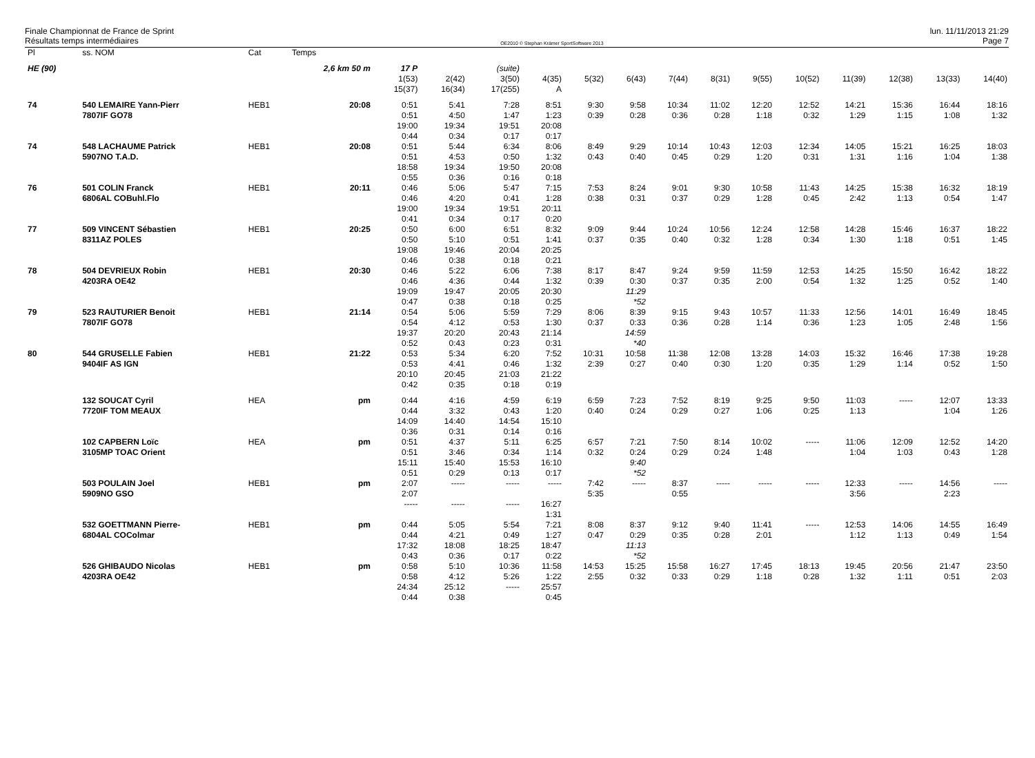Finale Championnat de France de Sprint
Résultats temps intermédiaires
OE2010 © Stephan Krämer SportSoftware 2013
lun. 11/11/2013 21:29
Page 7
| Pl | ss. NOM | Cat | Temps | | | | | | | | | | | | | | |
| --- | --- | --- | --- | --- | --- | --- | --- | --- | --- | --- | --- | --- | --- | --- | --- | --- | --- |
| HE (90) | | | 2,6 km 50 m | 17 P | | (suite) | | | | | | | | | | | |
| | | | | 1(53) 15(37) | 2(42) 16(34) | 3(50) 17(255) | 4(35) A | 5(32) | 6(43) | 7(44) | 8(31) | 9(55) | 10(52) | 11(39) | 12(38) | 13(33) | 14(40) |
| 74 | 540 LEMAIRE Yann-Pierr 7807IF GO78 | HEB1 | 20:08 | 0:51 0:51 19:00 0:44 | 5:41 4:50 19:34 0:34 | 7:28 1:47 19:51 0:17 | 8:51 1:23 20:08 0:17 | 9:30 0:39 | 9:58 0:28 | 10:34 0:36 | 11:02 0:28 | 12:20 1:18 | 12:52 0:32 | 14:21 1:29 | 15:36 1:15 | 16:44 1:08 | 18:16 1:32 |
| 74 | 548 LACHAUME Patrick 5907NO T.A.D. | HEB1 | 20:08 | 0:51 0:51 18:58 0:55 | 5:44 4:53 19:34 0:36 | 6:34 0:50 19:50 0:16 | 8:06 1:32 20:08 0:18 | 8:49 0:43 | 9:29 0:40 | 10:14 0:45 | 10:43 0:29 | 12:03 1:20 | 12:34 0:31 | 14:05 1:31 | 15:21 1:16 | 16:25 1:04 | 18:03 1:38 |
| 76 | 501 COLIN Franck 6806AL COBuhl.Flo | HEB1 | 20:11 | 0:46 0:46 19:00 0:41 | 5:06 4:20 19:34 0:34 | 5:47 0:41 19:51 0:17 | 7:15 1:28 20:11 0:20 | 7:53 0:38 | 8:24 0:31 | 9:01 0:37 | 9:30 0:29 | 10:58 1:28 | 11:43 0:45 | 14:25 2:42 | 15:38 1:13 | 16:32 0:54 | 18:19 1:47 |
| 77 | 509 VINCENT Sébastien 8311AZ POLES | HEB1 | 20:25 | 0:50 0:50 19:08 0:46 | 6:00 5:10 19:46 0:38 | 6:51 0:51 20:04 0:18 | 8:32 1:41 20:25 0:21 | 9:09 0:37 | 9:44 0:35 | 10:24 0:40 | 10:56 0:32 | 12:24 1:28 | 12:58 0:34 | 14:28 1:30 | 15:46 1:18 | 16:37 0:51 | 18:22 1:45 |
| 78 | 504 DEVRIEUX Robin 4203RA OE42 | HEB1 | 20:30 | 0:46 0:46 19:09 0:47 | 5:22 4:36 19:47 0:38 | 6:06 0:44 20:05 0:18 | 7:38 1:32 20:30 0:25 | 8:17 0:39 | 8:47 0:30 11:29 *52 | 9:24 0:37 | 9:59 0:35 | 11:59 2:00 | 12:53 0:54 | 14:25 1:32 | 15:50 1:25 | 16:42 0:52 | 18:22 1:40 |
| 79 | 523 RAUTURIER Benoit 7807IF GO78 | HEB1 | 21:14 | 0:54 0:54 19:37 0:52 | 5:06 4:12 20:20 0:43 | 5:59 0:53 20:43 0:23 | 7:29 1:30 21:14 0:31 | 8:06 0:37 | 8:39 0:33 14:59 *40 | 9:15 0:36 | 9:43 0:28 | 10:57 1:14 | 11:33 0:36 | 12:56 1:23 | 14:01 1:05 | 16:49 2:48 | 18:45 1:56 |
| 80 | 544 GRUSELLE Fabien 9404IF AS IGN | HEB1 | 21:22 | 0:53 0:53 20:10 0:42 | 5:34 4:41 20:45 0:35 | 6:20 0:46 21:03 0:18 | 7:52 1:32 21:22 0:19 | 10:31 2:39 | 10:58 0:27 | 11:38 0:40 | 12:08 0:30 | 13:28 1:20 | 14:03 0:35 | 15:32 1:29 | 16:46 1:14 | 17:38 0:52 | 19:28 1:50 |
| | 132 SOUCAT Cyril 7720IF TOM MEAUX | HEA | pm | 0:44 0:44 14:09 0:36 | 4:16 3:32 14:40 0:31 | 4:59 0:43 14:54 0:14 | 6:19 1:20 15:10 0:16 | 6:59 0:40 | 7:23 0:24 | 7:52 0:29 | 8:19 0:27 | 9:25 1:06 | 9:50 0:25 | 11:03 1:13 | ----- | 12:07 1:04 | 13:33 1:26 |
| | 102 CAPBERN Loïc 3105MP TOAC Orient | HEA | pm | 0:51 0:51 15:11 0:51 | 4:37 3:46 15:40 0:29 | 5:11 0:34 15:53 0:13 | 6:25 1:14 16:10 0:17 | 6:57 0:32 | 7:21 0:24 9:40 *52 | 7:50 0:29 | 8:14 0:24 | 10:02 1:48 | ----- | 11:06 1:04 | 12:09 1:03 | 12:52 0:43 | 14:20 1:28 |
| | 503 POULAIN Joel 5909NO GSO | HEB1 | pm | 2:07 2:07 ----- | ----- ----- | ----- ----- | ----- 16:27 1:31 | 7:42 5:35 | ----- | 8:37 0:55 | ----- | ----- | ----- | 12:33 3:56 | ----- | 14:56 2:23 | ----- |
| | 532 GOETTMANN Pierre- 6804AL COColmar | HEB1 | pm | 0:44 0:44 17:32 0:43 | 5:05 4:21 18:08 0:36 | 5:54 0:49 18:25 0:17 | 7:21 1:27 18:47 0:22 | 8:08 0:47 | 8:37 0:29 11:13 *52 | 9:12 0:35 | 9:40 0:28 | 11:41 2:01 | ----- | 12:53 1:12 | 14:06 1:13 | 14:55 0:49 | 16:49 1:54 |
| | 526 GHIBAUDO Nicolas 4203RA OE42 | HEB1 | pm | 0:58 0:58 24:34 0:44 | 5:10 4:12 25:12 0:38 | 10:36 5:26 ----- | 11:58 1:22 25:57 0:45 | 14:53 2:55 | 15:25 0:32 | 15:58 0:33 | 16:27 0:29 | 17:45 1:18 | 18:13 0:28 | 19:45 1:32 | 20:56 1:11 | 21:47 0:51 | 23:50 2:03 |